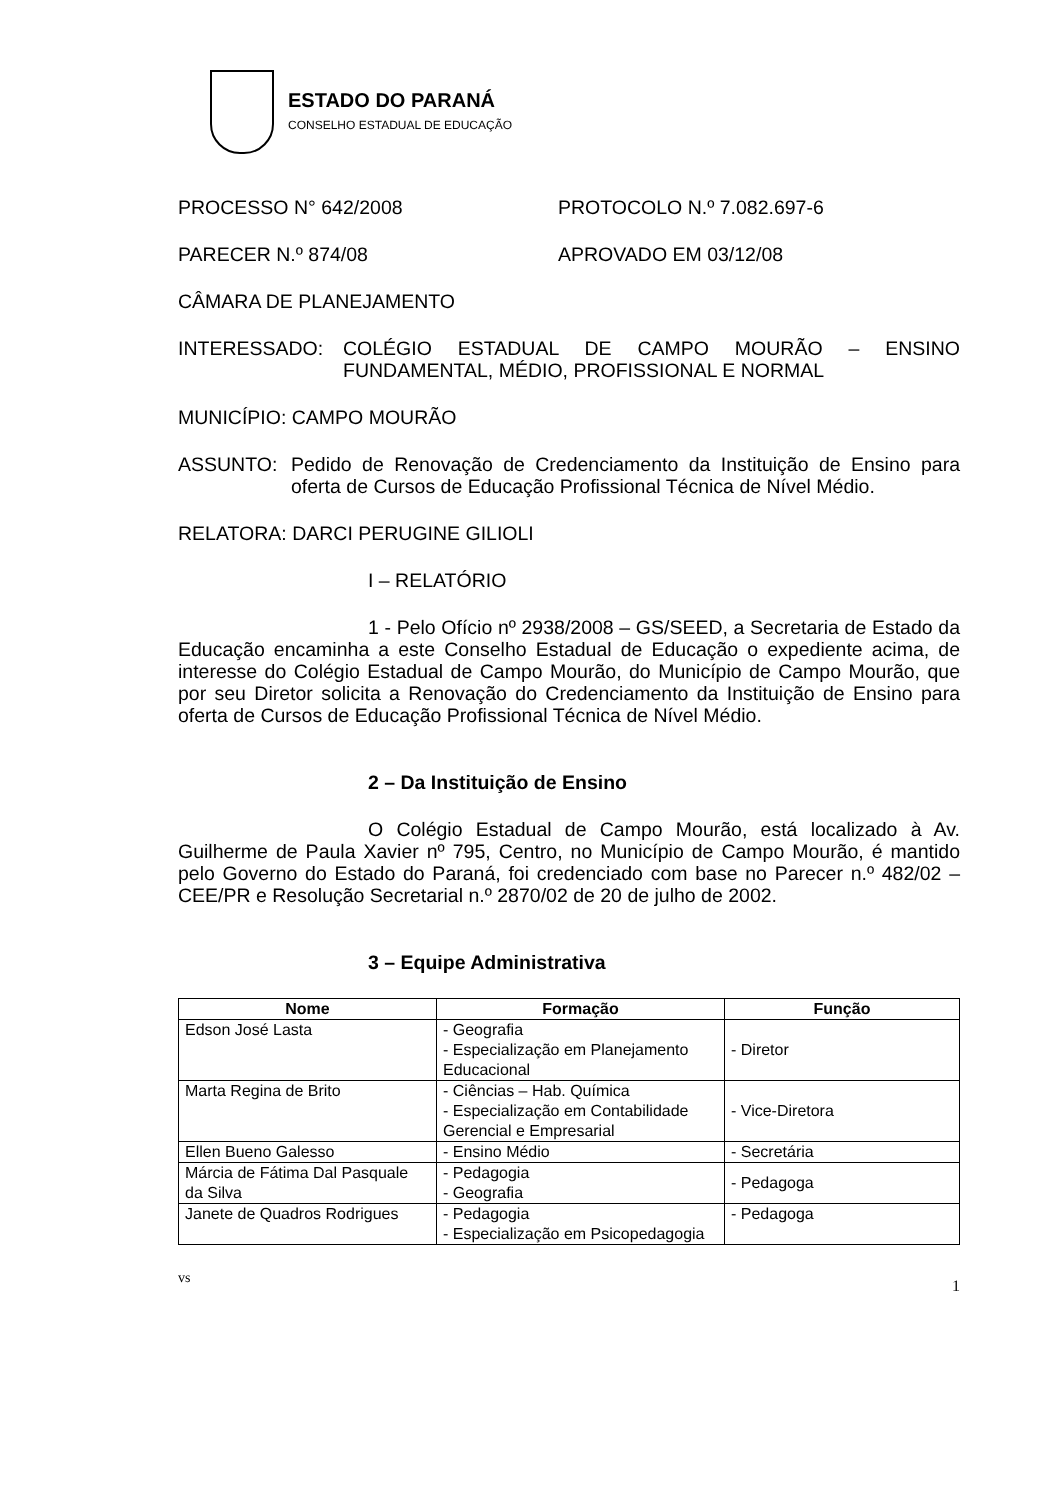ESTADO DO PARANÁ
CONSELHO ESTADUAL DE EDUCAÇÃO
PROCESSO N° 642/2008 PROTOCOLO N.º 7.082.697-6
PARECER N.º 874/08 APROVADO EM 03/12/08
CÂMARA DE PLANEJAMENTO
INTERESSADO: COLÉGIO ESTADUAL DE CAMPO MOURÃO – ENSINO FUNDAMENTAL, MÉDIO, PROFISSIONAL E NORMAL
MUNICÍPIO: CAMPO MOURÃO
ASSUNTO: Pedido de Renovação de Credenciamento da Instituição de Ensino para oferta de Cursos de Educação Profissional Técnica de Nível Médio.
RELATORA: DARCI PERUGINE GILIOLI
I – RELATÓRIO
1 - Pelo Ofício nº 2938/2008 – GS/SEED, a Secretaria de Estado da Educação encaminha a este Conselho Estadual de Educação o expediente acima, de interesse do Colégio Estadual de Campo Mourão, do Município de Campo Mourão, que por seu Diretor solicita a Renovação do Credenciamento da Instituição de Ensino para oferta de Cursos de Educação Profissional Técnica de Nível Médio.
2 – Da Instituição de Ensino
O Colégio Estadual de Campo Mourão, está localizado à Av. Guilherme de Paula Xavier nº 795, Centro, no Município de Campo Mourão, é mantido pelo Governo do Estado do Paraná, foi credenciado com base no Parecer n.º 482/02 – CEE/PR e Resolução Secretarial n.º 2870/02 de 20 de julho de 2002.
3 – Equipe Administrativa
| Nome | Formação | Função |
| --- | --- | --- |
| Edson José Lasta | - Geografia - Especialização em Planejamento Educacional | - Diretor |
| Marta Regina de Brito | - Ciências – Hab. Química - Especialização em Contabilidade Gerencial e Empresarial | - Vice-Diretora |
| Ellen Bueno Galesso | - Ensino Médio | - Secretária |
| Márcia de Fátima Dal Pasquale da Silva | - Pedagogia - Geografia | - Pedagoga |
| Janete de Quadros Rodrigues | - Pedagogia - Especialização em Psicopedagogia | - Pedagoga |
vs 1